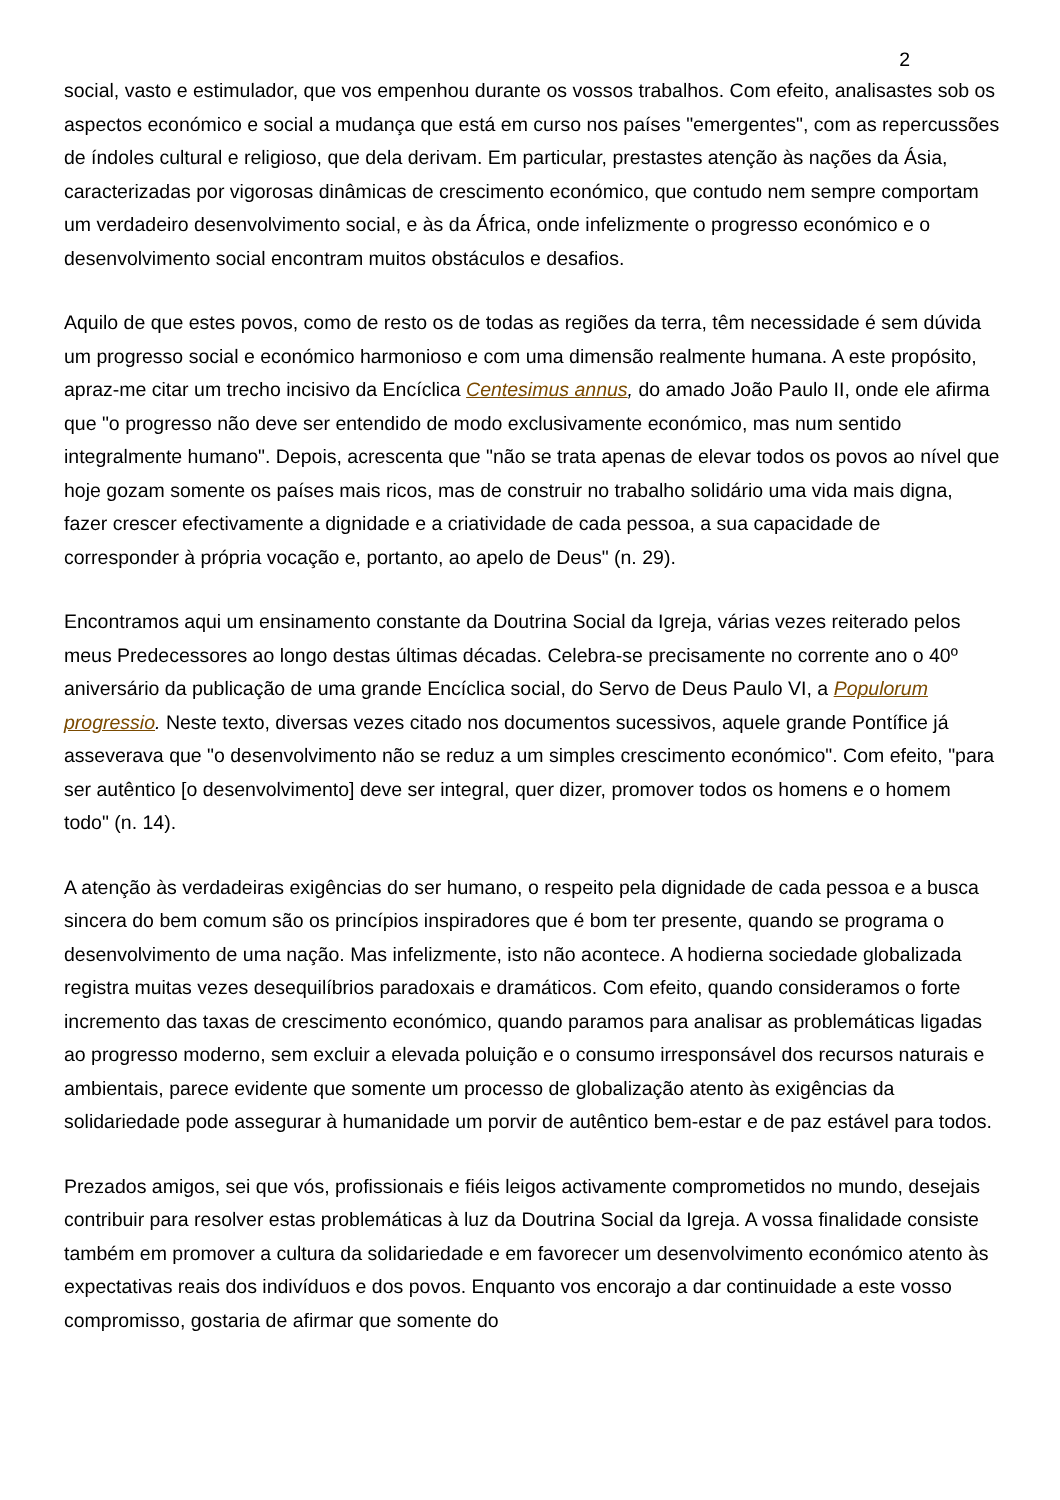2
social, vasto e estimulador, que vos empenhou durante os vossos trabalhos. Com efeito, analisastes sob os aspectos económico e social a mudança que está em curso nos países "emergentes", com as repercussões de índoles cultural e religioso, que dela derivam. Em particular, prestastes atenção às nações da Ásia, caracterizadas por vigorosas dinâmicas de crescimento económico, que contudo nem sempre comportam um verdadeiro desenvolvimento social, e às da África, onde infelizmente o progresso económico e o desenvolvimento social encontram muitos obstáculos e desafios.
Aquilo de que estes povos, como de resto os de todas as regiões da terra, têm necessidade é sem dúvida um progresso social e económico harmonioso e com uma dimensão realmente humana. A este propósito, apraz-me citar um trecho incisivo da Encíclica Centesimus annus, do amado João Paulo II, onde ele afirma que "o progresso não deve ser entendido de modo exclusivamente económico, mas num sentido integralmente humano". Depois, acrescenta que "não se trata apenas de elevar todos os povos ao nível que hoje gozam somente os países mais ricos, mas de construir no trabalho solidário uma vida mais digna, fazer crescer efectivamente a dignidade e a criatividade de cada pessoa, a sua capacidade de corresponder à própria vocação e, portanto, ao apelo de Deus" (n. 29).
Encontramos aqui um ensinamento constante da Doutrina Social da Igreja, várias vezes reiterado pelos meus Predecessores ao longo destas últimas décadas. Celebra-se precisamente no corrente ano o 40º aniversário da publicação de uma grande Encíclica social, do Servo de Deus Paulo VI, a Populorum progressio. Neste texto, diversas vezes citado nos documentos sucessivos, aquele grande Pontífice já asseverava que "o desenvolvimento não se reduz a um simples crescimento económico". Com efeito, "para ser autêntico [o desenvolvimento] deve ser integral, quer dizer, promover todos os homens e o homem todo" (n. 14).
A atenção às verdadeiras exigências do ser humano, o respeito pela dignidade de cada pessoa e a busca sincera do bem comum são os princípios inspiradores que é bom ter presente, quando se programa o desenvolvimento de uma nação. Mas infelizmente, isto não acontece. A hodierna sociedade globalizada registra muitas vezes desequilíbrios paradoxais e dramáticos. Com efeito, quando consideramos o forte incremento das taxas de crescimento económico, quando paramos para analisar as problemáticas ligadas ao progresso moderno, sem excluir a elevada poluição e o consumo irresponsável dos recursos naturais e ambientais, parece evidente que somente um processo de globalização atento às exigências da solidariedade pode assegurar à humanidade um porvir de autêntico bem-estar e de paz estável para todos.
Prezados amigos, sei que vós, profissionais e fiéis leigos activamente comprometidos no mundo, desejais contribuir para resolver estas problemáticas à luz da Doutrina Social da Igreja. A vossa finalidade consiste também em promover a cultura da solidariedade e em favorecer um desenvolvimento económico atento às expectativas reais dos indivíduos e dos povos. Enquanto vos encorajo a dar continuidade a este vosso compromisso, gostaria de afirmar que somente do